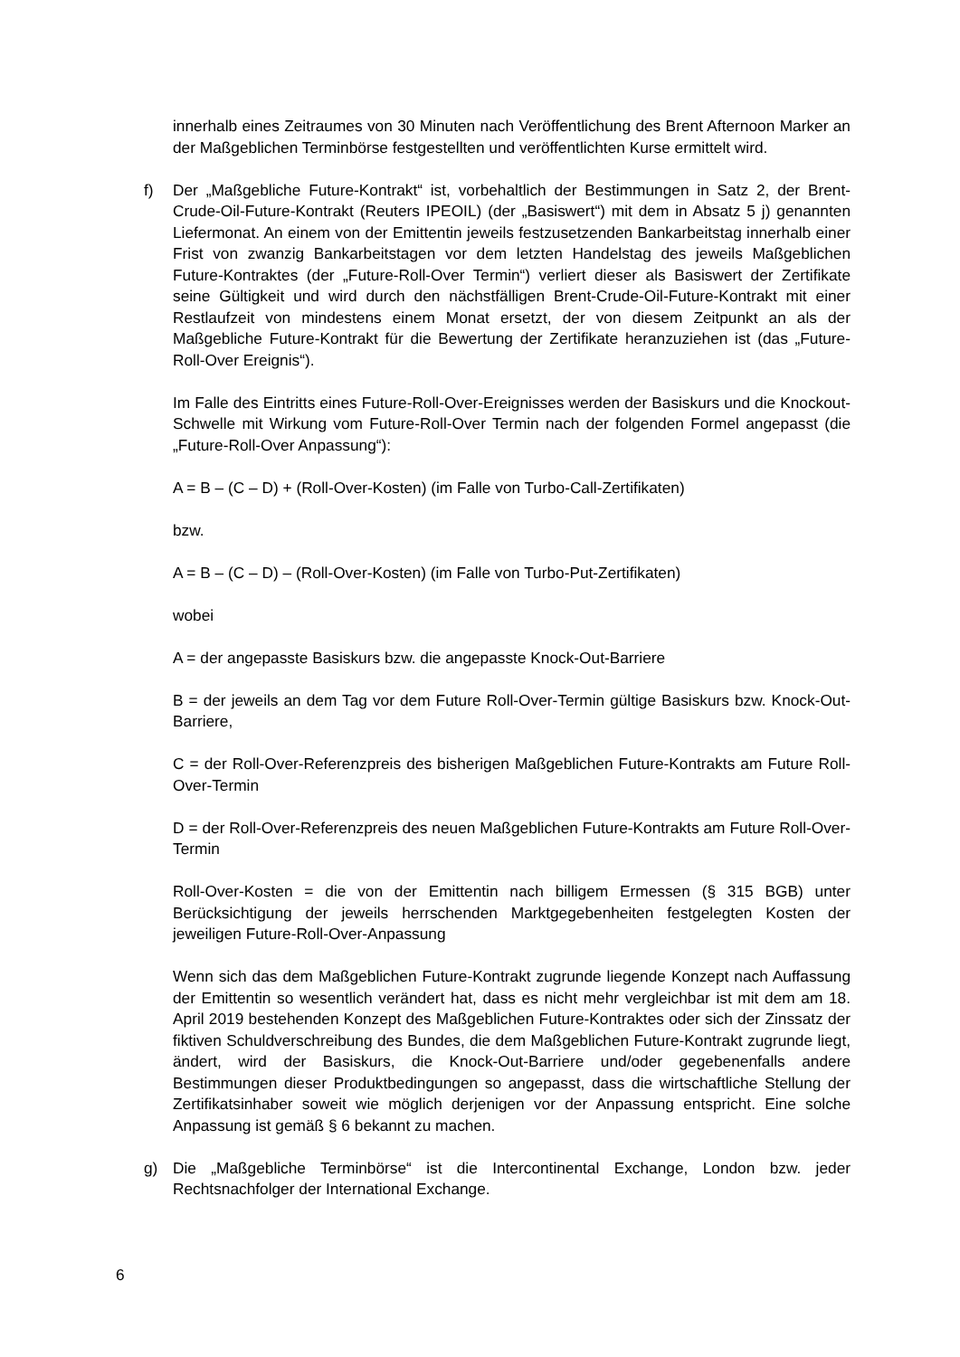innerhalb eines Zeitraumes von 30 Minuten nach Veröffentlichung des Brent Afternoon Marker an der Maßgeblichen Terminbörse festgestellten und veröffentlichten Kurse ermittelt wird.
f) Der „Maßgebliche Future-Kontrakt“ ist, vorbehaltlich der Bestimmungen in Satz 2, der Brent-Crude-Oil-Future-Kontrakt (Reuters IPEOIL) (der „Basiswert“) mit dem in Absatz 5 j) genannten Liefermonat. An einem von der Emittentin jeweils festzusetzenden Bankarbeitstag innerhalb einer Frist von zwanzig Bankarbeitstagen vor dem letzten Handelstag des jeweils Maßgeblichen Future-Kontraktes (der „Future-Roll-Over Termin“) verliert dieser als Basiswert der Zertifikate seine Gültigkeit und wird durch den nächstfälligen Brent-Crude-Oil-Future-Kontrakt mit einer Restlaufzeit von mindestens einem Monat ersetzt, der von diesem Zeitpunkt an als der Maßgebliche Future-Kontrakt für die Bewertung der Zertifikate heranzuziehen ist (das „Future-Roll-Over Ereignis“).
Im Falle des Eintritts eines Future-Roll-Over-Ereignisses werden der Basiskurs und die Knockout-Schwelle mit Wirkung vom Future-Roll-Over Termin nach der folgenden Formel angepasst (die „Future-Roll-Over Anpassung“):
A = B – (C – D) + (Roll-Over-Kosten) (im Falle von Turbo-Call-Zertifikaten)
bzw.
A = B – (C – D) – (Roll-Over-Kosten) (im Falle von Turbo-Put-Zertifikaten)
wobei
A = der angepasste Basiskurs bzw. die angepasste Knock-Out-Barriere
B = der jeweils an dem Tag vor dem Future Roll-Over-Termin gültige Basiskurs bzw. Knock-Out-Barriere,
C = der Roll-Over-Referenzpreis des bisherigen Maßgeblichen Future-Kontrakts am Future Roll-Over-Termin
D = der Roll-Over-Referenzpreis des neuen Maßgeblichen Future-Kontrakts am Future Roll-Over-Termin
Roll-Over-Kosten = die von der Emittentin nach billigem Ermessen (§ 315 BGB) unter Berücksichtigung der jeweils herrschenden Marktgegebenheiten festgelegten Kosten der jeweiligen Future-Roll-Over-Anpassung
Wenn sich das dem Maßgeblichen Future-Kontrakt zugrunde liegende Konzept nach Auffassung der Emittentin so wesentlich verändert hat, dass es nicht mehr vergleichbar ist mit dem am 18. April 2019 bestehenden Konzept des Maßgeblichen Future-Kontraktes oder sich der Zinssatz der fiktiven Schuldverschreibung des Bundes, die dem Maßgeblichen Future-Kontrakt zugrunde liegt, ändert, wird der Basiskurs, die Knock-Out-Barriere und/oder gegebenenfalls andere Bestimmungen dieser Produktbedingungen so angepasst, dass die wirtschaftliche Stellung der Zertifikatsinhaber soweit wie möglich derjenigen vor der Anpassung entspricht. Eine solche Anpassung ist gemäß § 6 bekannt zu machen.
g) Die „Maßgebliche Terminbörse“ ist die Intercontinental Exchange, London bzw. jeder Rechtsnachfolger der International Exchange.
6